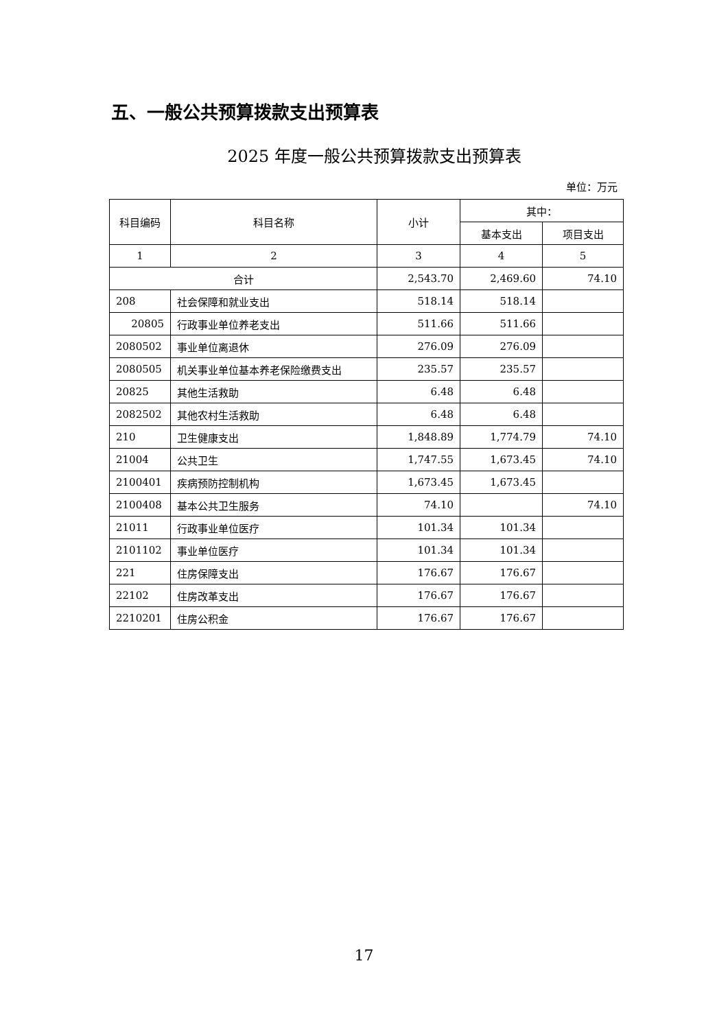五、一般公共预算拨款支出预算表
2025 年度一般公共预算拨款支出预算表
单位：万元
| 科目编码 | 科目名称 | 小计 | 其中： | |
| --- | --- | --- | --- | --- |
| | | | 基本支出 | 项目支出 |
| 1 | 2 | 3 | 4 | 5 |
| 合计 | | 2,543.70 | 2,469.60 | 74.10 |
| 208 | 社会保障和就业支出 | 518.14 | 518.14 | |
| 20805 | 行政事业单位养老支出 | 511.66 | 511.66 | |
| 2080502 | 事业单位离退休 | 276.09 | 276.09 | |
| 2080505 | 机关事业单位基本养老保险缴费支出 | 235.57 | 235.57 | |
| 20825 | 其他生活救助 | 6.48 | 6.48 | |
| 2082502 | 其他农村生活救助 | 6.48 | 6.48 | |
| 210 | 卫生健康支出 | 1,848.89 | 1,774.79 | 74.10 |
| 21004 | 公共卫生 | 1,747.55 | 1,673.45 | 74.10 |
| 2100401 | 疾病预防控制机构 | 1,673.45 | 1,673.45 | |
| 2100408 | 基本公共卫生服务 | 74.10 | | 74.10 |
| 21011 | 行政事业单位医疗 | 101.34 | 101.34 | |
| 2101102 | 事业单位医疗 | 101.34 | 101.34 | |
| 221 | 住房保障支出 | 176.67 | 176.67 | |
| 22102 | 住房改革支出 | 176.67 | 176.67 | |
| 2210201 | 住房公积金 | 176.67 | 176.67 | |
17